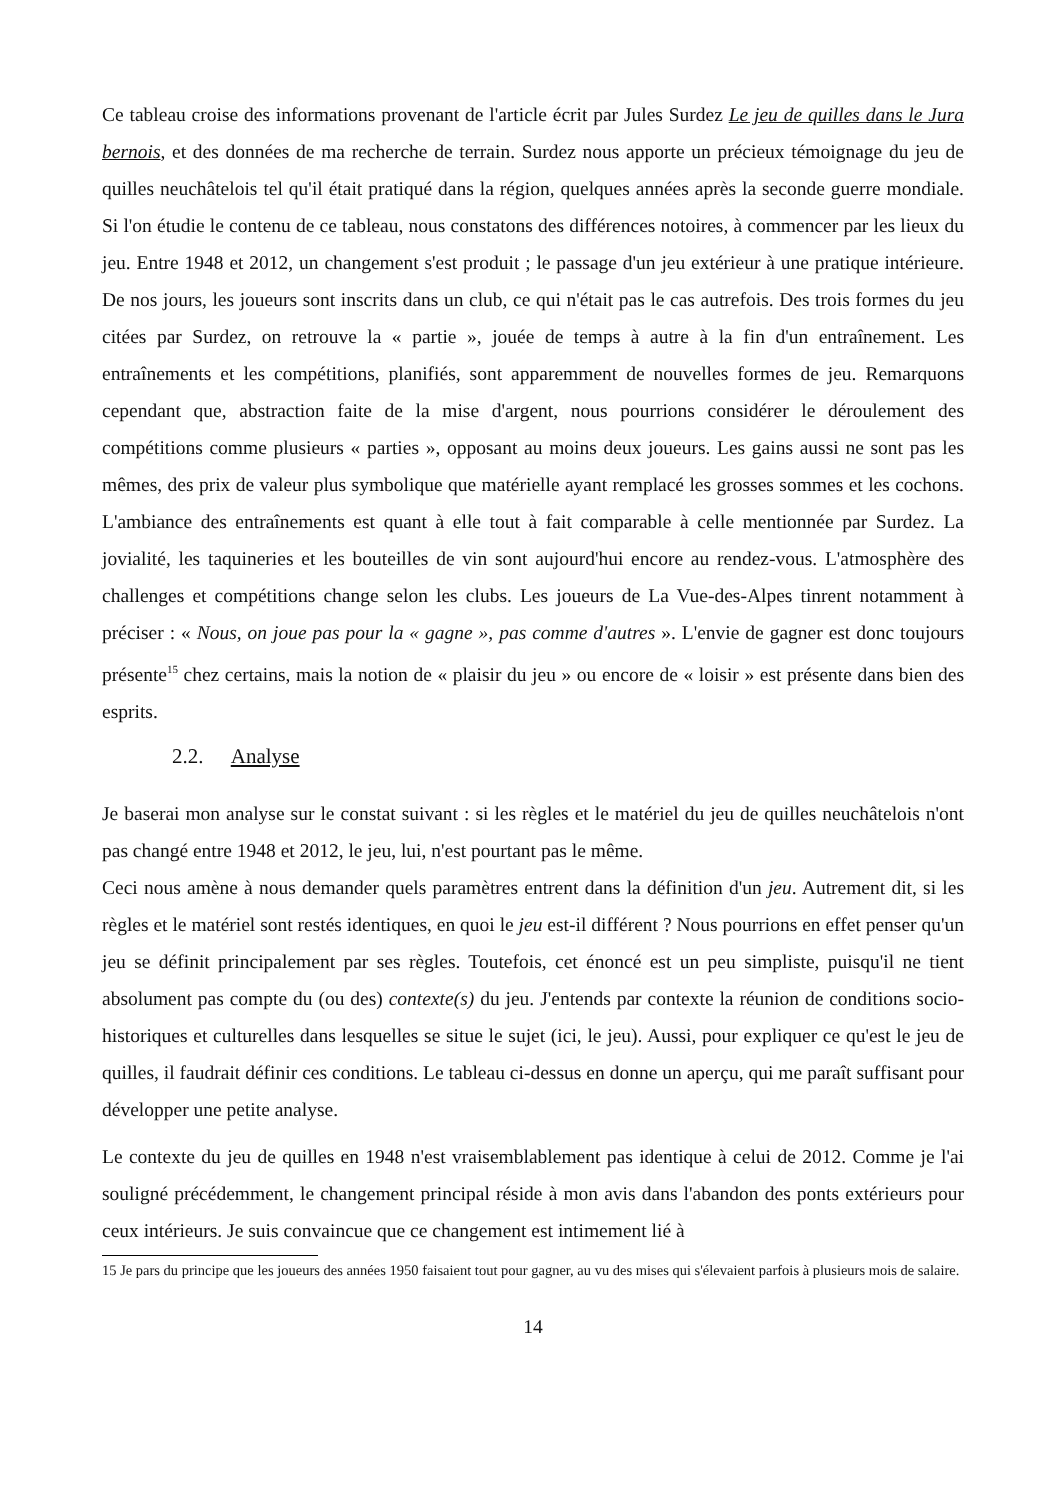Ce tableau croise des informations provenant de l'article écrit par Jules Surdez Le jeu de quilles dans le Jura bernois, et des données de ma recherche de terrain. Surdez nous apporte un précieux témoignage du jeu de quilles neuchâtelois tel qu'il était pratiqué dans la région, quelques années après la seconde guerre mondiale. Si l'on étudie le contenu de ce tableau, nous constatons des différences notoires, à commencer par les lieux du jeu. Entre 1948 et 2012, un changement s'est produit ; le passage d'un jeu extérieur à une pratique intérieure. De nos jours, les joueurs sont inscrits dans un club, ce qui n'était pas le cas autrefois. Des trois formes du jeu citées par Surdez, on retrouve la « partie », jouée de temps à autre à la fin d'un entraînement. Les entraînements et les compétitions, planifiés, sont apparemment de nouvelles formes de jeu. Remarquons cependant que, abstraction faite de la mise d'argent, nous pourrions considérer le déroulement des compétitions comme plusieurs « parties », opposant au moins deux joueurs. Les gains aussi ne sont pas les mêmes, des prix de valeur plus symbolique que matérielle ayant remplacé les grosses sommes et les cochons. L'ambiance des entraînements est quant à elle tout à fait comparable à celle mentionnée par Surdez. La jovialité, les taquineries et les bouteilles de vin sont aujourd'hui encore au rendez-vous. L'atmosphère des challenges et compétitions change selon les clubs. Les joueurs de La Vue-des-Alpes tinrent notamment à préciser : « Nous, on joue pas pour la « gagne », pas comme d'autres ». L'envie de gagner est donc toujours présente<sup>15</sup> chez certains, mais la notion de « plaisir du jeu » ou encore de « loisir » est présente dans bien des esprits.
2.2. Analyse
Je baserai mon analyse sur le constat suivant : si les règles et le matériel du jeu de quilles neuchâtelois n'ont pas changé entre 1948 et 2012, le jeu, lui, n'est pourtant pas le même.
Ceci nous amène à nous demander quels paramètres entrent dans la définition d'un jeu. Autrement dit, si les règles et le matériel sont restés identiques, en quoi le jeu est-il différent ? Nous pourrions en effet penser qu'un jeu se définit principalement par ses règles. Toutefois, cet énoncé est un peu simpliste, puisqu'il ne tient absolument pas compte du (ou des) contexte(s) du jeu. J'entends par contexte la réunion de conditions socio-historiques et culturelles dans lesquelles se situe le sujet (ici, le jeu). Aussi, pour expliquer ce qu'est le jeu de quilles, il faudrait définir ces conditions. Le tableau ci-dessus en donne un aperçu, qui me paraît suffisant pour développer une petite analyse.
Le contexte du jeu de quilles en 1948 n'est vraisemblablement pas identique à celui de 2012. Comme je l'ai souligné précédemment, le changement principal réside à mon avis dans l'abandon des ponts extérieurs pour ceux intérieurs. Je suis convaincue que ce changement est intimement lié à
15 Je pars du principe que les joueurs des années 1950 faisaient tout pour gagner, au vu des mises qui s'élevaient parfois à plusieurs mois de salaire.
14